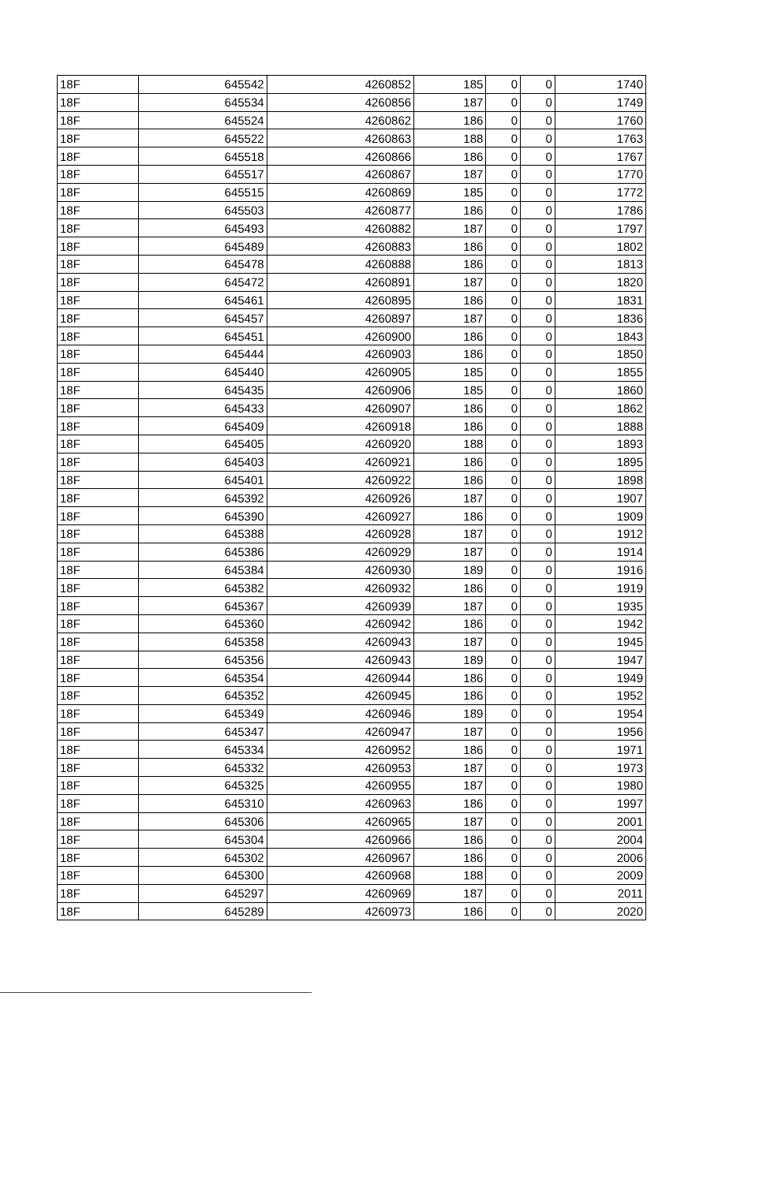| 18F | 645542 | 4260852 | 185 | 0 | 0 | 1740 |
| 18F | 645534 | 4260856 | 187 | 0 | 0 | 1749 |
| 18F | 645524 | 4260862 | 186 | 0 | 0 | 1760 |
| 18F | 645522 | 4260863 | 188 | 0 | 0 | 1763 |
| 18F | 645518 | 4260866 | 186 | 0 | 0 | 1767 |
| 18F | 645517 | 4260867 | 187 | 0 | 0 | 1770 |
| 18F | 645515 | 4260869 | 185 | 0 | 0 | 1772 |
| 18F | 645503 | 4260877 | 186 | 0 | 0 | 1786 |
| 18F | 645493 | 4260882 | 187 | 0 | 0 | 1797 |
| 18F | 645489 | 4260883 | 186 | 0 | 0 | 1802 |
| 18F | 645478 | 4260888 | 186 | 0 | 0 | 1813 |
| 18F | 645472 | 4260891 | 187 | 0 | 0 | 1820 |
| 18F | 645461 | 4260895 | 186 | 0 | 0 | 1831 |
| 18F | 645457 | 4260897 | 187 | 0 | 0 | 1836 |
| 18F | 645451 | 4260900 | 186 | 0 | 0 | 1843 |
| 18F | 645444 | 4260903 | 186 | 0 | 0 | 1850 |
| 18F | 645440 | 4260905 | 185 | 0 | 0 | 1855 |
| 18F | 645435 | 4260906 | 185 | 0 | 0 | 1860 |
| 18F | 645433 | 4260907 | 186 | 0 | 0 | 1862 |
| 18F | 645409 | 4260918 | 186 | 0 | 0 | 1888 |
| 18F | 645405 | 4260920 | 188 | 0 | 0 | 1893 |
| 18F | 645403 | 4260921 | 186 | 0 | 0 | 1895 |
| 18F | 645401 | 4260922 | 186 | 0 | 0 | 1898 |
| 18F | 645392 | 4260926 | 187 | 0 | 0 | 1907 |
| 18F | 645390 | 4260927 | 186 | 0 | 0 | 1909 |
| 18F | 645388 | 4260928 | 187 | 0 | 0 | 1912 |
| 18F | 645386 | 4260929 | 187 | 0 | 0 | 1914 |
| 18F | 645384 | 4260930 | 189 | 0 | 0 | 1916 |
| 18F | 645382 | 4260932 | 186 | 0 | 0 | 1919 |
| 18F | 645367 | 4260939 | 187 | 0 | 0 | 1935 |
| 18F | 645360 | 4260942 | 186 | 0 | 0 | 1942 |
| 18F | 645358 | 4260943 | 187 | 0 | 0 | 1945 |
| 18F | 645356 | 4260943 | 189 | 0 | 0 | 1947 |
| 18F | 645354 | 4260944 | 186 | 0 | 0 | 1949 |
| 18F | 645352 | 4260945 | 186 | 0 | 0 | 1952 |
| 18F | 645349 | 4260946 | 189 | 0 | 0 | 1954 |
| 18F | 645347 | 4260947 | 187 | 0 | 0 | 1956 |
| 18F | 645334 | 4260952 | 186 | 0 | 0 | 1971 |
| 18F | 645332 | 4260953 | 187 | 0 | 0 | 1973 |
| 18F | 645325 | 4260955 | 187 | 0 | 0 | 1980 |
| 18F | 645310 | 4260963 | 186 | 0 | 0 | 1997 |
| 18F | 645306 | 4260965 | 187 | 0 | 0 | 2001 |
| 18F | 645304 | 4260966 | 186 | 0 | 0 | 2004 |
| 18F | 645302 | 4260967 | 186 | 0 | 0 | 2006 |
| 18F | 645300 | 4260968 | 188 | 0 | 0 | 2009 |
| 18F | 645297 | 4260969 | 187 | 0 | 0 | 2011 |
| 18F | 645289 | 4260973 | 186 | 0 | 0 | 2020 |